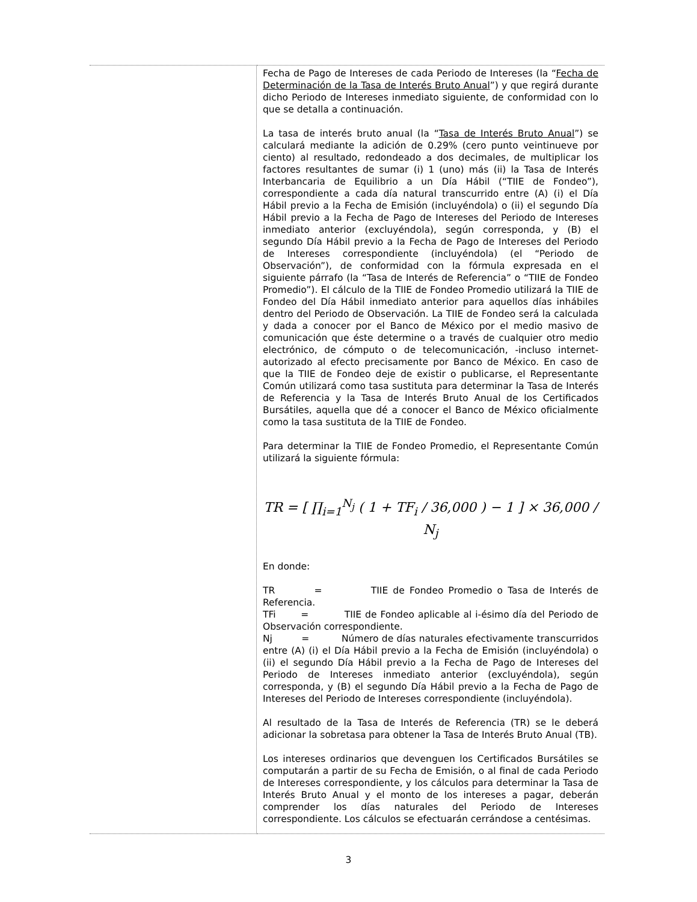| | Fecha de Pago de Intereses de cada Periodo de Intereses (la “ Fecha de Determinación de la Tasa de Interés Bruto Anual ”) y que regirá durante dicho Periodo de Intereses inmediato siguiente, de conformidad con lo que se detalla a continuación. La tasa de interés bruto anual (la “ Tasa de Interés Bruto Anual ”) se calculará mediante la adición de 0.29% (cero punto veintinueve por ciento) al resultado, redondeado a dos decimales, de multiplicar los factores resultantes de sumar (i) 1 (uno) más (ii) la Tasa de Interés Interbancaria de Equilibrio a un Día Hábil (“TIIE de Fondeo”), correspondiente a cada día natural transcurrido entre (A) (i) el Día Hábil previo a la Fecha de Emisión (incluyéndola) o (ii) el segundo Día Hábil previo a la Fecha de Pago de Intereses del Periodo de Intereses inmediato anterior (excluyéndola), según corresponda, y (B) el segundo Día Hábil previo a la Fecha de Pago de Intereses del Periodo de Intereses correspondiente (incluyéndola) (el “Periodo de Observación”), de conformidad con la fórmula expresada en el siguiente párrafo (la “Tasa de Interés de Referencia” o “TIIE de Fondeo Promedio”). El cálculo de la TIIE de Fondeo Promedio utilizará la TIIE de Fondeo del Día Hábil inmediato anterior para aquellos días inhábiles dentro del Periodo de Observación. La TIIE de Fondeo será la calculada y dada a conocer por el Banco de México por el medio masivo de comunicación que éste determine o a través de cualquier otro medio electrónico, de cómputo o de telecomunicación, -incluso internet- autorizado al efecto precisamente por Banco de México. En caso de que la TIIE de Fondeo deje de existir o publicarse, el Representante Común utilizará como tasa sustituta para determinar la Tasa de Interés de Referencia y la Tasa de Interés Bruto Anual de los Certificados Bursátiles, aquella que dé a conocer el Banco de México oficialmente como la tasa sustituta de la TIIE de Fondeo. Para determinar la TIIE de Fondeo Promedio, el Representante Común utilizará la siguiente fórmula: TR = [ ∏<sub>i=1</sub><sup>N<sub>j</sub></sup> ( 1 + TF<sub>i</sub> / 36,000 ) − 1 ] × 36,000 / N<sub>j</sub> En donde: TR = TIIE de Fondeo Promedio o Tasa de Interés de Referencia. TFi = TIIE de Fondeo aplicable al i-ésimo día del Periodo de Observación correspondiente. Nj = Número de días naturales efectivamente transcurridos entre (A) (i) el Día Hábil previo a la Fecha de Emisión (incluyéndola) o (ii) el segundo Día Hábil previo a la Fecha de Pago de Intereses del Periodo de Intereses inmediato anterior (excluyéndola), según corresponda, y (B) el segundo Día Hábil previo a la Fecha de Pago de Intereses del Periodo de Intereses correspondiente (incluyéndola). Al resultado de la Tasa de Interés de Referencia (TR) se le deberá adicionar la sobretasa para obtener la Tasa de Interés Bruto Anual (TB). Los intereses ordinarios que devenguen los Certificados Bursátiles se computarán a partir de su Fecha de Emisión, o al final de cada Periodo de Intereses correspondiente, y los cálculos para determinar la Tasa de Interés Bruto Anual y el monto de los intereses a pagar, deberán comprender los días naturales del Periodo de Intereses correspondiente. Los cálculos se efectuarán cerrándose a centésimas. |
3